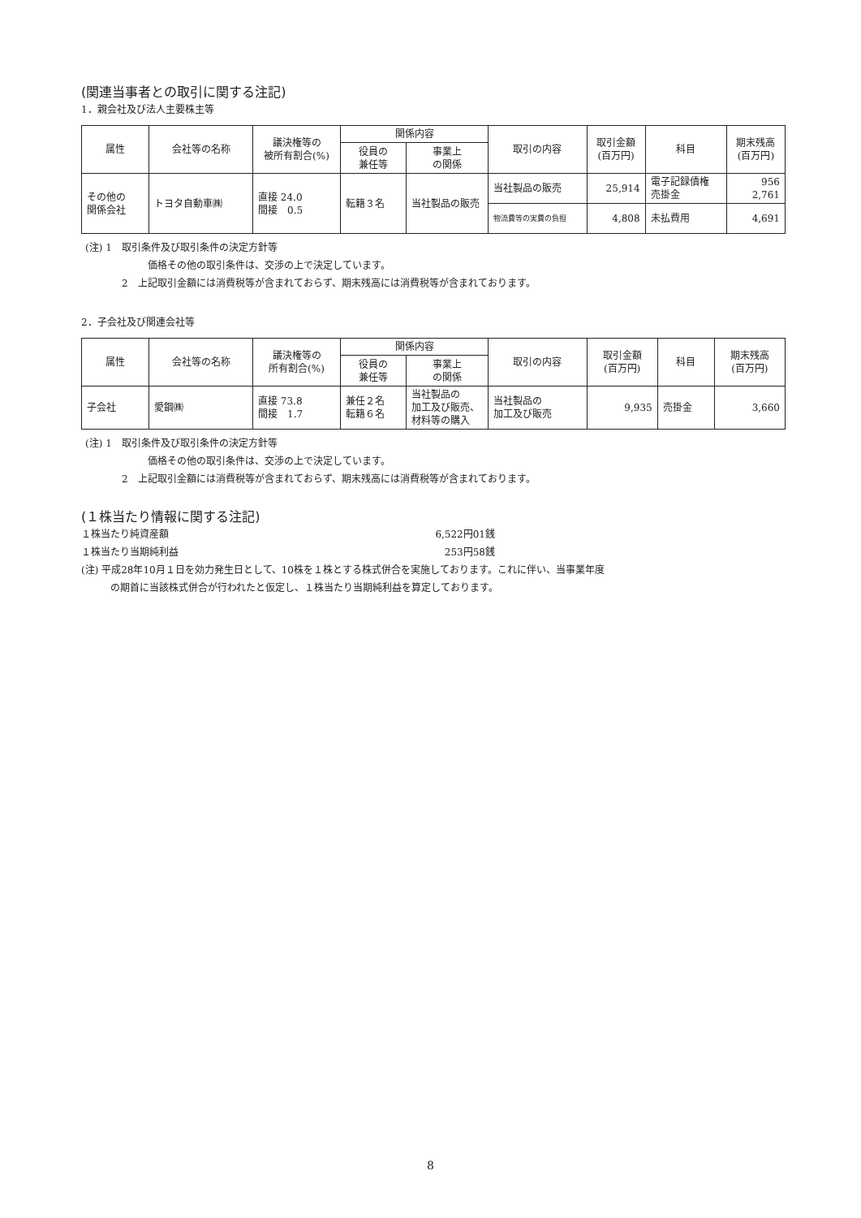(関連当事者との取引に関する注記)
1．親会社及び法人主要株主等
| 属性 | 会社等の名称 | 議決権等の 被所有割合(%) | 関係内容 | | 取引の内容 | 取引金額 (百万円) | 科目 | 期末残高 (百万円) |
| --- | --- | --- | --- | --- | --- | --- | --- | --- |
| | | | 役員の 兼任等 | 事業上 の関係 | | | | |
| その他の 関係会社 | トヨタ自動車㈱ | 直接 24.0 間接 0.5 | 転籍３名 | 当社製品の販売 | 当社製品の販売 | 25,914 | 電子記録債権 売掛金 | 956 2,761 |
| | | | | | 物流費等の実費の負担 | 4,808 | 未払費用 | 4,691 |
(注) 1　取引条件及び取引条件の決定方針等
価格その他の取引条件は、交渉の上で決定しています。
2　上記取引金額には消費税等が含まれておらず、期末残高には消費税等が含まれております。
2．子会社及び関連会社等
| 属性 | 会社等の名称 | 議決権等の 所有割合(%) | 関係内容 | | 取引の内容 | 取引金額 (百万円) | 科目 | 期末残高 (百万円) |
| --- | --- | --- | --- | --- | --- | --- | --- | --- |
| | | | 役員の 兼任等 | 事業上 の関係 | | | | |
| 子会社 | 愛鋼㈱ | 直接 73.8 間接 1.7 | 兼任２名 転籍６名 | 当社製品の 加工及び販売、 材料等の購入 | 当社製品の 加工及び販売 | 9,935 | 売掛金 | 3,660 |
(注) 1　取引条件及び取引条件の決定方針等
価格その他の取引条件は、交渉の上で決定しています。
2　上記取引金額には消費税等が含まれておらず、期末残高には消費税等が含まれております。
(１株当たり情報に関する注記)
１株当たり純資産額 6,522円01銭
１株当たり当期純利益 253円58銭
(注) 平成28年10月１日を効力発生日として、10株を１株とする株式併合を実施しております。これに伴い、当事業年度
の期首に当該株式併合が行われたと仮定し、１株当たり当期純利益を算定しております。
8